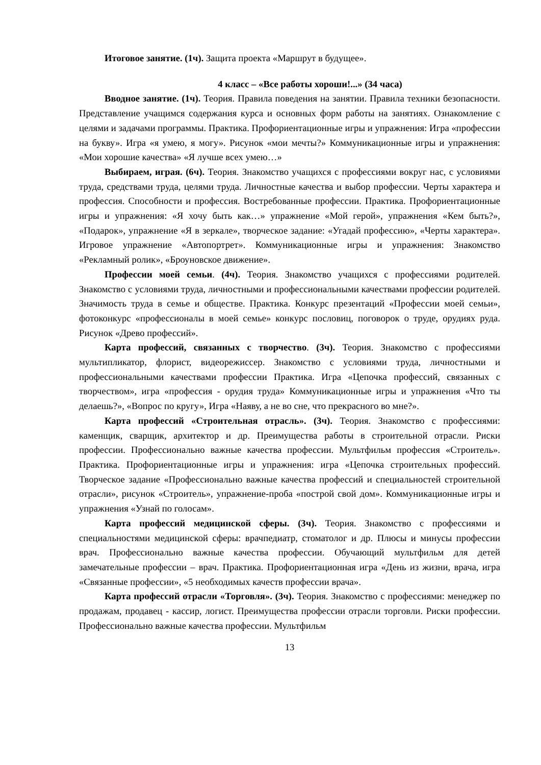Итоговое занятие. (1ч). Защита проекта «Маршрут в будущее».
4 класс – «Все работы хороши!...» (34 часа)
Вводное занятие. (1ч). Теория. Правила поведения на занятии. Правила техники безопасности. Представление учащимся содержания курса и основных форм работы на занятиях. Ознакомление с целями и задачами программы. Практика. Профориентационные игры и упражнения: Игра «профессии на букву». Игра «я умею, я могу». Рисунок «мои мечты?» Коммуникационные игры и упражнения: «Мои хорошие качества» «Я лучше всех умею…»
Выбираем, играя. (6ч). Теория. Знакомство учащихся с профессиями вокруг нас, с условиями труда, средствами труда, целями труда. Личностные качества и выбор профессии. Черты характера и профессия. Способности и профессия. Востребованные профессии. Практика. Профориентационные игры и упражнения: «Я хочу быть как…» упражнение «Мой герой», упражнения «Кем быть?», «Подарок», упражнение «Я в зеркале», творческое задание: «Угадай профессию», «Черты характера». Игровое упражнение «Автопортрет». Коммуникационные игры и упражнения: Знакомство «Рекламный ролик», «Броуновское движение».
Профессии моей семьи. (4ч). Теория. Знакомство учащихся с профессиями родителей. Знакомство с условиями труда, личностными и профессиональными качествами профессии родителей. Значимость труда в семье и обществе. Практика. Конкурс презентаций «Профессии моей семьи», фотоконкурс «профессионалы в моей семье» конкурс пословиц, поговорок о труде, орудиях руда. Рисунок «Древо профессий».
Карта профессий, связанных с творчество. (3ч). Теория. Знакомство с профессиями мультипликатор, флорист, видеорежиссер. Знакомство с условиями труда, личностными и профессиональными качествами профессии Практика. Игра «Цепочка профессий, связанных с творчеством», игра «профессия - орудия труда» Коммуникационные игры и упражнения «Что ты делаешь?», «Вопрос по кругу», Игра «Наяву, а не во сне, что прекрасного во мне?».
Карта профессий «Строительная отрасль». (3ч). Теория. Знакомство с профессиями: каменщик, сварщик, архитектор и др. Преимущества работы в строительной отрасли. Риски профессии. Профессионально важные качества профессии. Мультфильм профессия «Строитель». Практика. Профориентационные игры и упражнения: игра «Цепочка строительных профессий. Творческое задание «Профессионально важные качества профессий и специальностей строительной отрасли», рисунок «Строитель», упражнение-проба «построй свой дом». Коммуникационные игры и упражнения «Узнай по голосам».
Карта профессий медицинской сферы. (3ч). Теория. Знакомство с профессиями и специальностями медицинской сферы: врачпедиатр, стоматолог и др. Плюсы и минусы профессии врач. Профессионально важные качества профессии. Обучающий мультфильм для детей замечательные профессии – врач. Практика. Профориентационная игра «День из жизни, врача, игра «Связанные профессии», «5 необходимых качеств профессии врача».
Карта профессий отрасли «Торговля». (3ч). Теория. Знакомство с профессиями: менеджер по продажам, продавец - кассир, логист. Преимущества профессии отрасли торговли. Риски профессии. Профессионально важные качества профессии. Мультфильм
13